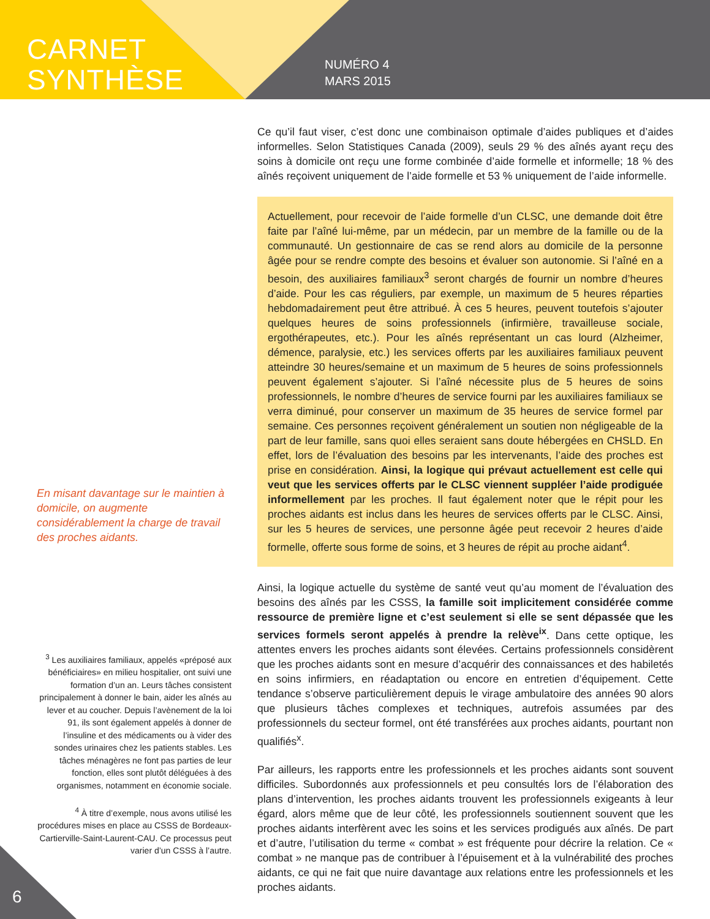CARNET
SYNTHÈSE
NUMÉRO 4
MARS 2015
En misant davantage sur le maintien à domicile, on augmente considérablement la charge de travail des proches aidants.
<sup>3</sup> Les auxiliaires familiaux, appelés «préposé aux bénéficiaires» en milieu hospitalier, ont suivi une formation d’un an. Leurs tâches consistent principalement à donner le bain, aider les aînés au lever et au coucher. Depuis l’avènement de la loi 91, ils sont également appelés à donner de l’insuline et des médicaments ou à vider des sondes urinaires chez les patients stables. Les tâches ménagères ne font pas parties de leur fonction, elles sont plutôt déléguées à des organismes, notamment en économie sociale.
<sup>4</sup> À titre d’exemple, nous avons utilisé les procédures mises en place au CSSS de Bordeaux-Cartierville-Saint-Laurent-CAU. Ce processus peut varier d’un CSSS à l’autre.
Ce qu’il faut viser, c’est donc une combinaison optimale d’aides publiques et d’aides informelles. Selon Statistiques Canada (2009), seuls 29 % des aînés ayant reçu des soins à domicile ont reçu une forme combinée d’aide formelle et informelle; 18 % des aînés reçoivent uniquement de l’aide formelle et 53 % uniquement de l’aide informelle.
Actuellement, pour recevoir de l’aide formelle d’un CLSC, une demande doit être faite par l’aîné lui-même, par un médecin, par un membre de la famille ou de la communauté. Un gestionnaire de cas se rend alors au domicile de la personne âgée pour se rendre compte des besoins et évaluer son autonomie. Si l’aîné en a besoin, des auxiliaires familiaux<sup>3</sup> seront chargés de fournir un nombre d’heures d’aide. Pour les cas réguliers, par exemple, un maximum de 5 heures réparties hebdomadairement peut être attribué. À ces 5 heures, peuvent toutefois s’ajouter quelques heures de soins professionnels (infirmière, travailleuse sociale, ergothérapeutes, etc.). Pour les aînés représentant un cas lourd (Alzheimer, démence, paralysie, etc.) les services offerts par les auxiliaires familiaux peuvent atteindre 30 heures/semaine et un maximum de 5 heures de soins professionnels peuvent également s’ajouter. Si l’aîné nécessite plus de 5 heures de soins professionnels, le nombre d’heures de service fourni par les auxiliaires familiaux se verra diminué, pour conserver un maximum de 35 heures de service formel par semaine. Ces personnes reçoivent généralement un soutien non négligeable de la part de leur famille, sans quoi elles seraient sans doute hébergées en CHSLD. En effet, lors de l’évaluation des besoins par les intervenants, l’aide des proches est prise en considération. Ainsi, la logique qui prévaut actuellement est celle qui veut que les services offerts par le CLSC viennent suppléer l’aide prodiguée informellement par les proches. Il faut également noter que le répit pour les proches aidants est inclus dans les heures de services offerts par le CLSC. Ainsi, sur les 5 heures de services, une personne âgée peut recevoir 2 heures d’aide formelle, offerte sous forme de soins, et 3 heures de répit au proche aidant<sup>4</sup>.
Ainsi, la logique actuelle du système de santé veut qu’au moment de l’évaluation des besoins des aînés par les CSSS, la famille soit implicitement considérée comme ressource de première ligne et c’est seulement si elle se sent dépassée que les services formels seront appelés à prendre la relève<sup>ix</sup>. Dans cette optique, les attentes envers les proches aidants sont élevées. Certains professionnels considèrent que les proches aidants sont en mesure d’acquérir des connaissances et des habiletés en soins infirmiers, en réadaptation ou encore en entretien d’équipement. Cette tendance s’observe particulièrement depuis le virage ambulatoire des années 90 alors que plusieurs tâches complexes et techniques, autrefois assumées par des professionnels du secteur formel, ont été transférées aux proches aidants, pourtant non qualifiés<sup>x</sup>.
Par ailleurs, les rapports entre les professionnels et les proches aidants sont souvent difficiles. Subordonnés aux professionnels et peu consultés lors de l’élaboration des plans d’intervention, les proches aidants trouvent les professionnels exigeants à leur égard, alors même que de leur côté, les professionnels soutiennent souvent que les proches aidants interfèrent avec les soins et les services prodigués aux aînés. De part et d’autre, l’utilisation du terme « combat » est fréquente pour décrire la relation. Ce « combat » ne manque pas de contribuer à l’épuisement et à la vulnérabilité des proches aidants, ce qui ne fait que nuire davantage aux relations entre les professionnels et les proches aidants.
6